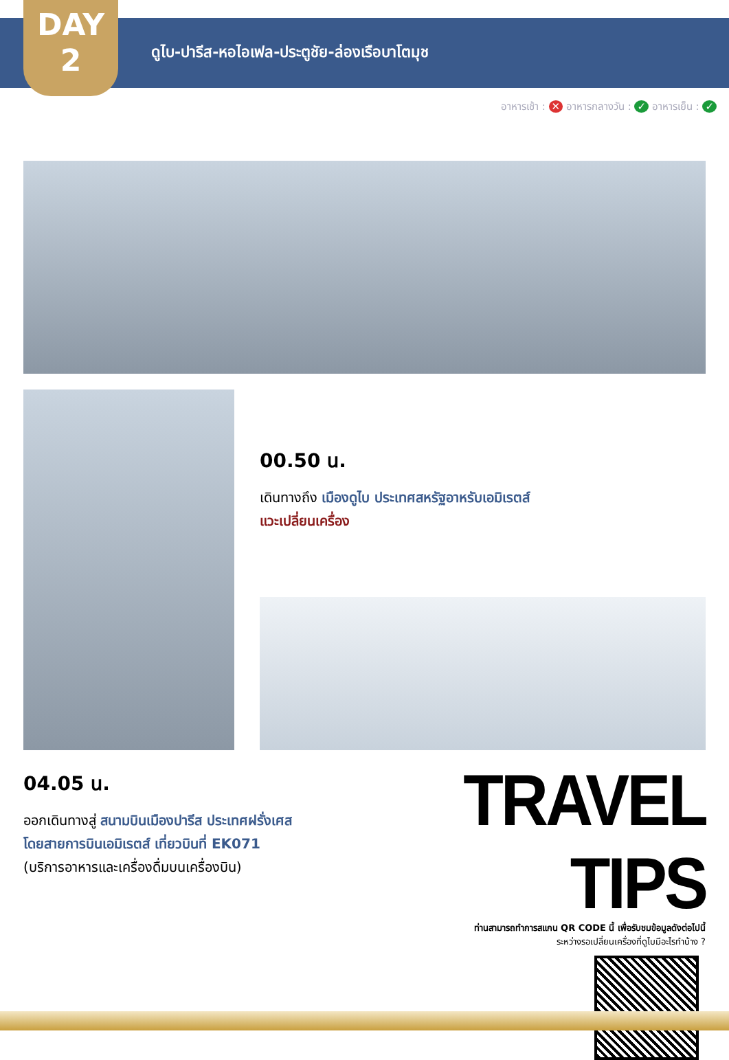DAY
2
ดูไบ-ปารีส-หอไอเฟล-ประตูชัย-ล่องเรือบาโตมุช
อาหารเช้า : ✕ อาหารกลางวัน : ✓ อาหารเย็น : ✓
00.50 น.
เดินทางถึง เมืองดูไบ ประเทศสหรัฐอาหรับเอมิเรตส์
แวะเปลี่ยนเครื่อง
04.05 น.
ออกเดินทางสู่ สนามบินเมืองปารีส ประเทศฝรั่งเศส
โดยสายการบินเอมิเรตส์ เที่ยวบินที่ EK071
(บริการอาหารและเครื่องดื่มบนเครื่องบิน)
TRAVEL TIPS
ท่านสามารถทำการสแกน QR CODE นี้ เพื่อรับชมข้อมูลดังต่อไปนี้
ระหว่างรอเปลี่ยนเครื่องที่ดูไบมีอะไรทำบ้าง ?